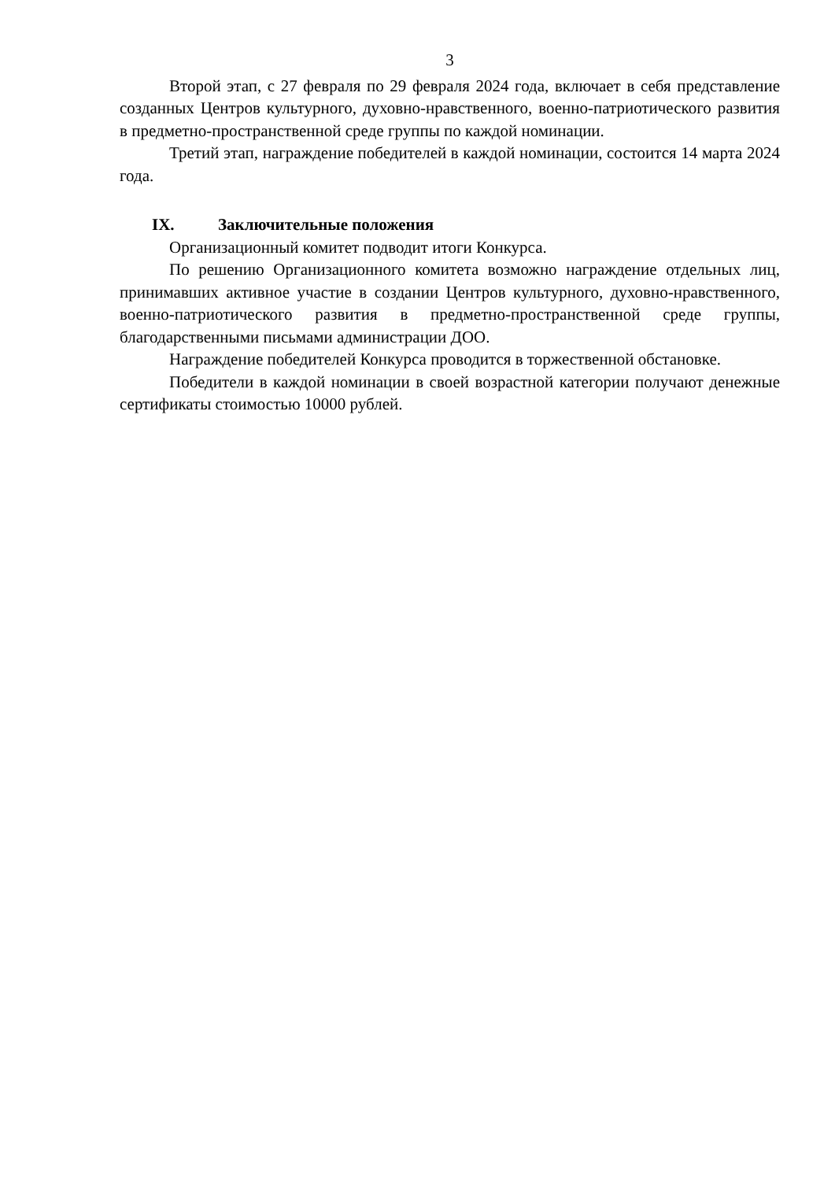3
Второй этап, с 27 февраля по 29 февраля 2024 года, включает в себя представление созданных Центров культурного, духовно-нравственного, военно-патриотического развития в предметно-пространственной среде группы по каждой номинации.
Третий этап, награждение победителей в каждой номинации, состоится 14 марта 2024 года.
IX. Заключительные положения
Организационный комитет подводит итоги Конкурса.
По решению Организационного комитета возможно награждение отдельных лиц, принимавших активное участие в создании Центров культурного, духовно-нравственного, военно-патриотического развития в предметно-пространственной среде группы, благодарственными письмами администрации ДОО.
Награждение победителей Конкурса проводится в торжественной обстановке.
Победители в каждой номинации в своей возрастной категории получают денежные сертификаты стоимостью 10000 рублей.